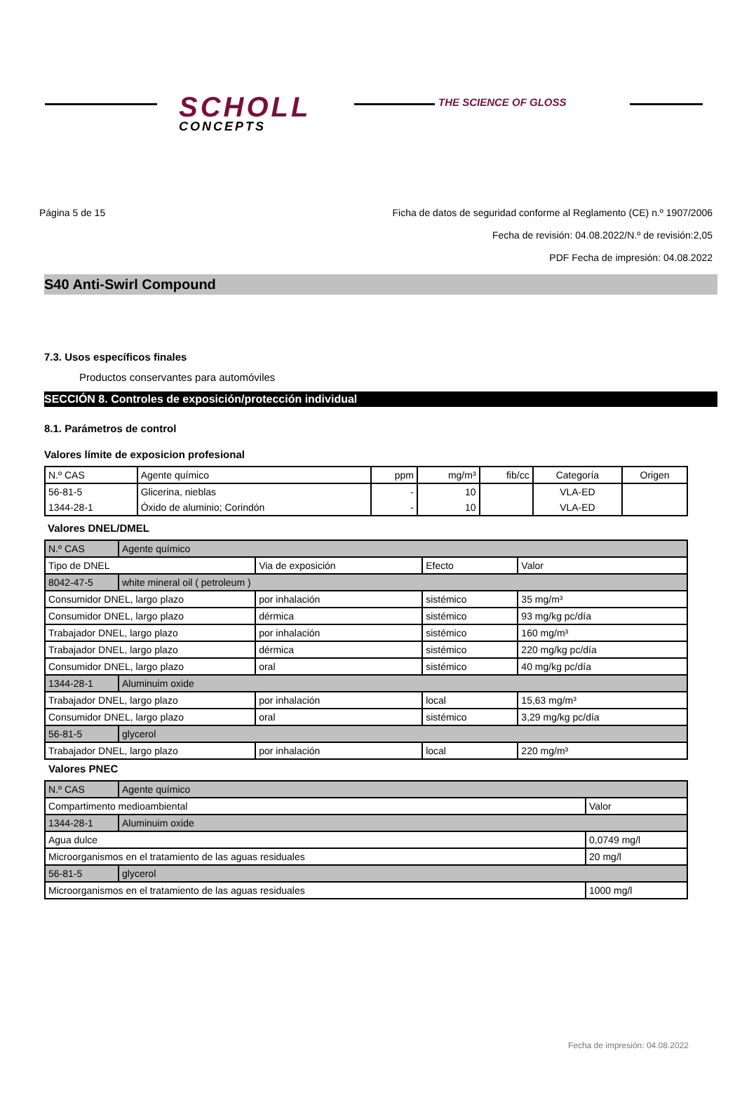SCHOLL
CONCEPTS
THE SCIENCE OF GLOSS
Página 5 de 15 Ficha de datos de seguridad conforme al Reglamento (CE) n.º 1907/2006
Fecha de revisión: 04.08.2022/N.º de revisión:2,05
PDF Fecha de impresión: 04.08.2022
S40 Anti-Swirl Compound
7.3. Usos específicos finales
Productos conservantes para automóviles
SECCIÓN 8. Controles de exposición/protección individual
8.1. Parámetros de control
Valores límite de exposicion profesional
| N.º CAS | Agente químico | ppm | mg/m³ | fib/cc | Categoría | Origen |
| --- | --- | --- | --- | --- | --- | --- |
| 56-81-5 | Glicerina, nieblas | - | 10 | | VLA-ED | |
| 1344-28-1 | Óxido de aluminio; Corindón | - | 10 | | VLA-ED | |
Valores DNEL/DMEL
| N.º CAS | Agente químico | | | |
| Tipo de DNEL | | Via de exposición | Efecto | Valor |
| 8042-47-5 | white mineral oil ( petroleum ) | | | |
| Consumidor DNEL, largo plazo | | por inhalación | sistémico | 35 mg/m³ |
| Consumidor DNEL, largo plazo | | dérmica | sistémico | 93 mg/kg pc/día |
| Trabajador DNEL, largo plazo | | por inhalación | sistémico | 160 mg/m³ |
| Trabajador DNEL, largo plazo | | dérmica | sistémico | 220 mg/kg pc/día |
| Consumidor DNEL, largo plazo | | oral | sistémico | 40 mg/kg pc/día |
| 1344-28-1 | Aluminuim oxide | | | |
| Trabajador DNEL, largo plazo | | por inhalación | local | 15,63 mg/m³ |
| Consumidor DNEL, largo plazo | | oral | sistémico | 3,29 mg/kg pc/día |
| 56-81-5 | glycerol | | | |
| Trabajador DNEL, largo plazo | | por inhalación | local | 220 mg/m³ |
Valores PNEC
| N.º CAS | Agente químico | |
| Compartimento medioambiental | | Valor |
| 1344-28-1 | Aluminuim oxide | |
| Agua dulce | | 0,0749 mg/l |
| Microorganismos en el tratamiento de las aguas residuales | | 20 mg/l |
| 56-81-5 | glycerol | |
| Microorganismos en el tratamiento de las aguas residuales | | 1000 mg/l |
Fecha de impresión: 04.08.2022